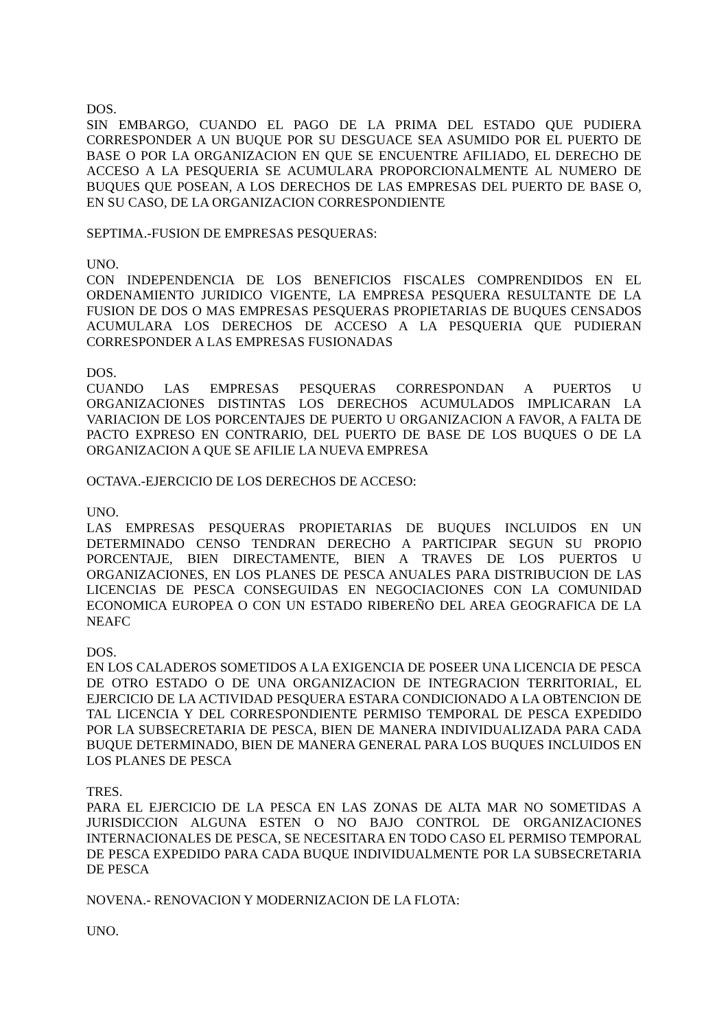DOS.
SIN EMBARGO, CUANDO EL PAGO DE LA PRIMA DEL ESTADO QUE PUDIERA CORRESPONDER A UN BUQUE POR SU DESGUACE SEA ASUMIDO POR EL PUERTO DE BASE O POR LA ORGANIZACION EN QUE SE ENCUENTRE AFILIADO, EL DERECHO DE ACCESO A LA PESQUERIA SE ACUMULARA PROPORCIONALMENTE AL NUMERO DE BUQUES QUE POSEAN, A LOS DERECHOS DE LAS EMPRESAS DEL PUERTO DE BASE O, EN SU CASO, DE LA ORGANIZACION CORRESPONDIENTE
SEPTIMA.-FUSION DE EMPRESAS PESQUERAS:
UNO.
CON INDEPENDENCIA DE LOS BENEFICIOS FISCALES COMPRENDIDOS EN EL ORDENAMIENTO JURIDICO VIGENTE, LA EMPRESA PESQUERA RESULTANTE DE LA FUSION DE DOS O MAS EMPRESAS PESQUERAS PROPIETARIAS DE BUQUES CENSADOS ACUMULARA LOS DERECHOS DE ACCESO A LA PESQUERIA QUE PUDIERAN CORRESPONDER A LAS EMPRESAS FUSIONADAS
DOS.
CUANDO LAS EMPRESAS PESQUERAS CORRESPONDAN A PUERTOS U ORGANIZACIONES DISTINTAS LOS DERECHOS ACUMULADOS IMPLICARAN LA VARIACION DE LOS PORCENTAJES DE PUERTO U ORGANIZACION A FAVOR, A FALTA DE PACTO EXPRESO EN CONTRARIO, DEL PUERTO DE BASE DE LOS BUQUES O DE LA ORGANIZACION A QUE SE AFILIE LA NUEVA EMPRESA
OCTAVA.-EJERCICIO DE LOS DERECHOS DE ACCESO:
UNO.
LAS EMPRESAS PESQUERAS PROPIETARIAS DE BUQUES INCLUIDOS EN UN DETERMINADO CENSO TENDRAN DERECHO A PARTICIPAR SEGUN SU PROPIO PORCENTAJE, BIEN DIRECTAMENTE, BIEN A TRAVES DE LOS PUERTOS U ORGANIZACIONES, EN LOS PLANES DE PESCA ANUALES PARA DISTRIBUCION DE LAS LICENCIAS DE PESCA CONSEGUIDAS EN NEGOCIACIONES CON LA COMUNIDAD ECONOMICA EUROPEA O CON UN ESTADO RIBEREÑO DEL AREA GEOGRAFICA DE LA NEAFC
DOS.
EN LOS CALADEROS SOMETIDOS A LA EXIGENCIA DE POSEER UNA LICENCIA DE PESCA DE OTRO ESTADO O DE UNA ORGANIZACION DE INTEGRACION TERRITORIAL, EL EJERCICIO DE LA ACTIVIDAD PESQUERA ESTARA CONDICIONADO A LA OBTENCION DE TAL LICENCIA Y DEL CORRESPONDIENTE PERMISO TEMPORAL DE PESCA EXPEDIDO POR LA SUBSECRETARIA DE PESCA, BIEN DE MANERA INDIVIDUALIZADA PARA CADA BUQUE DETERMINADO, BIEN DE MANERA GENERAL PARA LOS BUQUES INCLUIDOS EN LOS PLANES DE PESCA
TRES.
PARA EL EJERCICIO DE LA PESCA EN LAS ZONAS DE ALTA MAR NO SOMETIDAS A JURISDICCION ALGUNA ESTEN O NO BAJO CONTROL DE ORGANIZACIONES INTERNACIONALES DE PESCA, SE NECESITARA EN TODO CASO EL PERMISO TEMPORAL DE PESCA EXPEDIDO PARA CADA BUQUE INDIVIDUALMENTE POR LA SUBSECRETARIA DE PESCA
NOVENA.- RENOVACION Y MODERNIZACION DE LA FLOTA:
UNO.